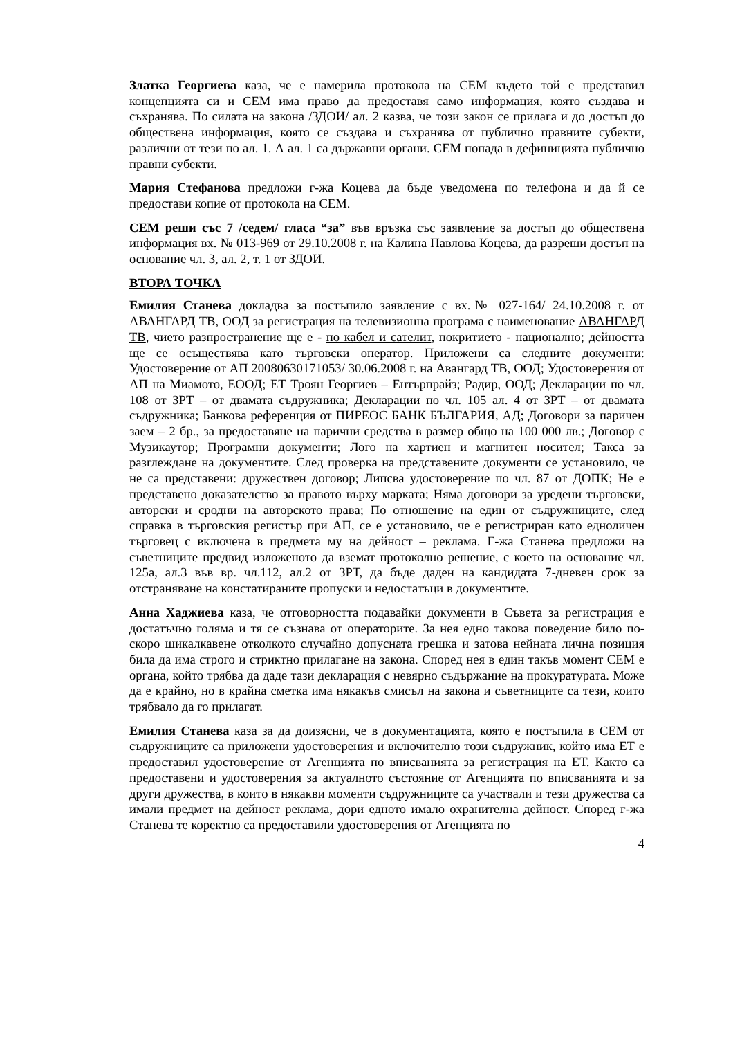Златка Георгиева каза, че е намерила протокола на СЕМ където той е представил концепцията си и СЕМ има право да предоставя само информация, която създава и съхранява. По силата на закона /ЗДОИ/ ал. 2 казва, че този закон се прилага и до достъп до обществена информация, която се създава и съхранява от публично правните субекти, различни от тези по ал. 1. А ал. 1 са държавни органи. СЕМ попада в дефиницията публично правни субекти.
Мария Стефанова предложи г-жа Коцева да бъде уведомена по телефона и да й се предостави копие от протокола на СЕМ.
СЕМ реши със 7 /седем/ гласа “за” във връзка със заявление за достъп до обществена информация вх. № 013-969 от 29.10.2008 г. на Калина Павлова Коцева, да разреши достъп на основание чл. 3, ал. 2, т. 1 от ЗДОИ.
ВТОРА ТОЧКА
Емилия Станева докладва за постъпило заявление с вх.№ 027-164/ 24.10.2008 г. от АВАНГАРД ТВ, ООД за регистрация на телевизионна програма с наименование АВАНГАРД ТВ, чието разпространение ще е - по кабел и сателит, покритието - национално; дейността ще се осъществява като търговски оператор. Приложени са следните документи: Удостоверение от АП 20080630171053/ 30.06.2008 г. на Авангард ТВ, ООД; Удостоверения от АП на Миамото, ЕООД; ЕТ Троян Георгиев – Ентърпрайз; Радир, ООД; Декларации по чл. 108 от ЗРТ – от двамата съдружника; Декларации по чл. 105 ал. 4 от ЗРТ – от двамата съдружника; Банкова референция от ПИРЕОС БАНК БЪЛГАРИЯ, АД; Договори за паричен заем – 2 бр., за предоставяне на парични средства в размер общо на 100 000 лв.; Договор с Музикаутор; Програмни документи; Лого на хартиен и магнитен носител; Такса за разглеждане на документите. След проверка на представените документи се установило, че не са представени: дружествен договор; Липсва удостоверение по чл. 87 от ДОПК; Не е представено доказателство за правото върху марката; Няма договори за уредени търговски, авторски и сродни на авторското права; По отношение на един от съдружниците, след справка в търговския регистър при АП, се е установило, че е регистриран като едноличен търговец с включена в предмета му на дейност – реклама. Г-жа Станева предложи на съветниците предвид изложеното да вземат протоколно решение, с което на основание чл. 125а, ал.3 във вр. чл.112, ал.2 от ЗРТ, да бъде даден на кандидата 7-дневен срок за отстраняване на констатираните пропуски и недостатъци в документите.
Анна Хаджиева каза, че отговорността подавайки документи в Съвета за регистрация е достатъчно голяма и тя се съзнава от операторите. За нея едно такова поведение било по-скоро шикалкавене отколкото случайно допусната грешка и затова нейната лична позиция била да има строго и стриктно прилагане на закона. Според нея в един такъв момент СЕМ е органа, който трябва да даде тази декларация с невярно съдържание на прокуратурата. Може да е крайно, но в крайна сметка има някакъв смисъл на закона и съветниците са тези, които трябвало да го прилагат.
Емилия Станева каза за да доизясни, че в документацията, която е постъпила в СЕМ от съдружниците са приложени удостоверения и включително този съдружник, който има ЕТ е предоставил удостоверение от Агенцията по вписванията за регистрация на ЕТ. Както са предоставени и удостоверения за актуалното състояние от Агенцията по вписванията и за други дружества, в които в някакви моменти съдружниците са участвали и тези дружества са имали предмет на дейност реклама, дори едното имало охранителна дейност. Според г-жа Станева те коректно са предоставили удостоверения от Агенцията по
4